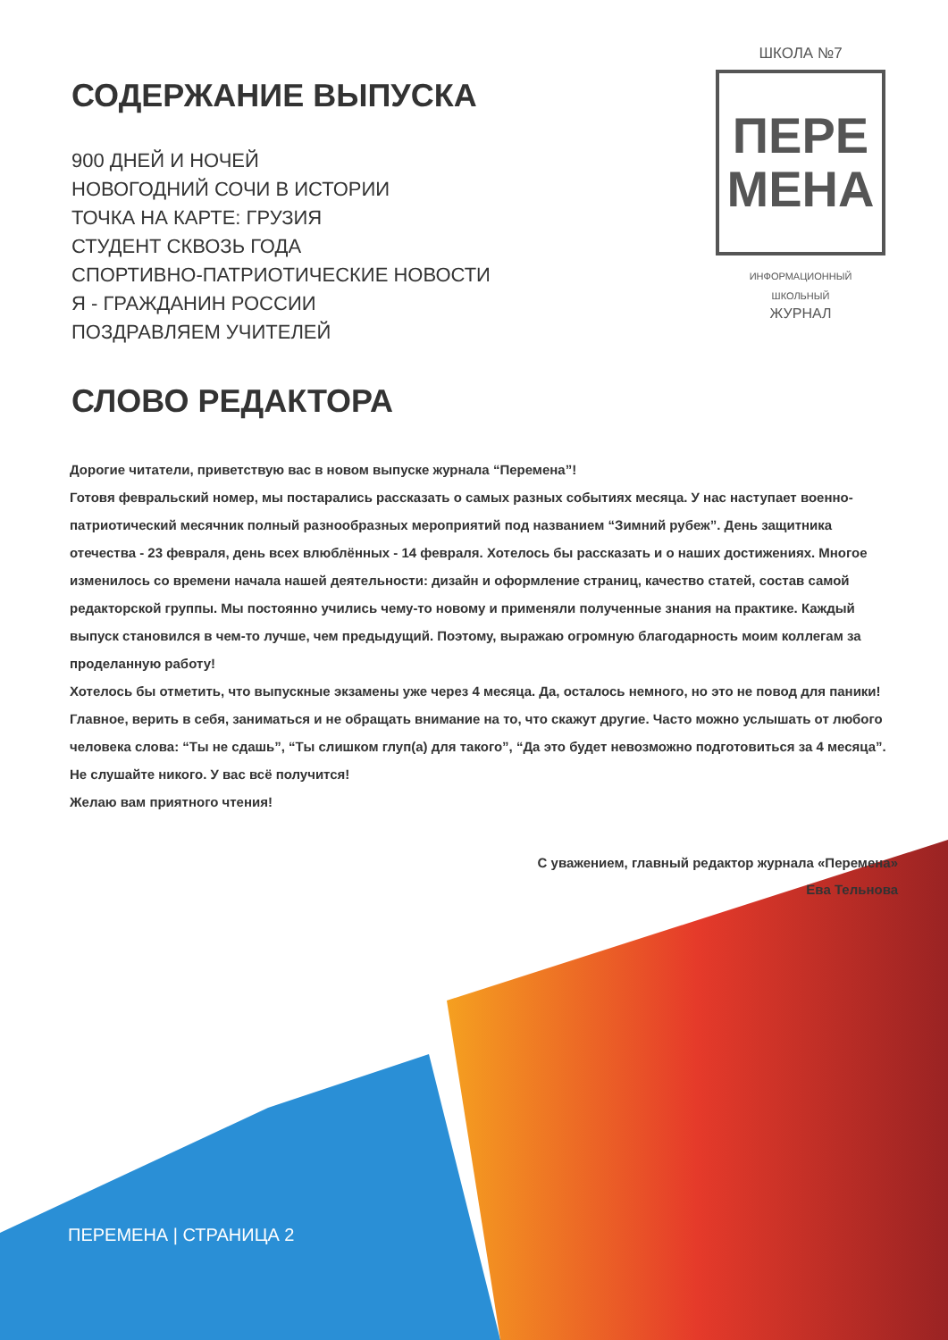ШКОЛА №7
ПЕРЕ
МЕНА
ИНФОРМАЦИОННЫЙ
ШКОЛЬНЫЙ
ЖУРНАЛ
СОДЕРЖАНИЕ ВЫПУСКА
900 ДНЕЙ И НОЧЕЙ
НОВОГОДНИЙ СОЧИ В ИСТОРИИ
ТОЧКА НА КАРТЕ: ГРУЗИЯ
СТУДЕНТ СКВОЗЬ ГОДА
СПОРТИВНО-ПАТРИОТИЧЕСКИЕ НОВОСТИ
Я - ГРАЖДАНИН РОССИИ
ПОЗДРАВЛЯЕМ УЧИТЕЛЕЙ
СЛОВО РЕДАКТОРА
Дорогие читатели, приветствую вас в новом выпуске журнала “Перемена”!
Готовя февральский номер, мы постарались рассказать о самых разных событиях месяца. У нас наступает военно-патриотический месячник полный разнообразных мероприятий под названием “Зимний рубеж”. День защитника отечества - 23 февраля, день всех влюблённых - 14 февраля. Хотелось бы рассказать и о наших достижениях. Многое изменилось со времени начала нашей деятельности: дизайн и оформление страниц, качество статей, состав самой редакторской группы. Мы постоянно учились чему-то новому и применяли полученные знания на практике. Каждый выпуск становился в чем-то лучше, чем предыдущий. Поэтому, выражаю огромную благодарность моим коллегам за проделанную работу!
Хотелось бы отметить, что выпускные экзамены уже через 4 месяца. Да, осталось немного, но это не повод для паники! Главное, верить в себя, заниматься и не обращать внимание на то, что скажут другие. Часто можно услышать от любого человека слова: “Ты не сдашь”, “Ты слишком глуп(а) для такого”, “Да это будет невозможно подготовиться за 4 месяца”. Не слушайте никого. У вас всё получится!
Желаю вам приятного чтения!
С уважением, главный редактор журнала «Перемена»
Ева Тельнова
ПЕРЕМЕНА | СТРАНИЦА 2